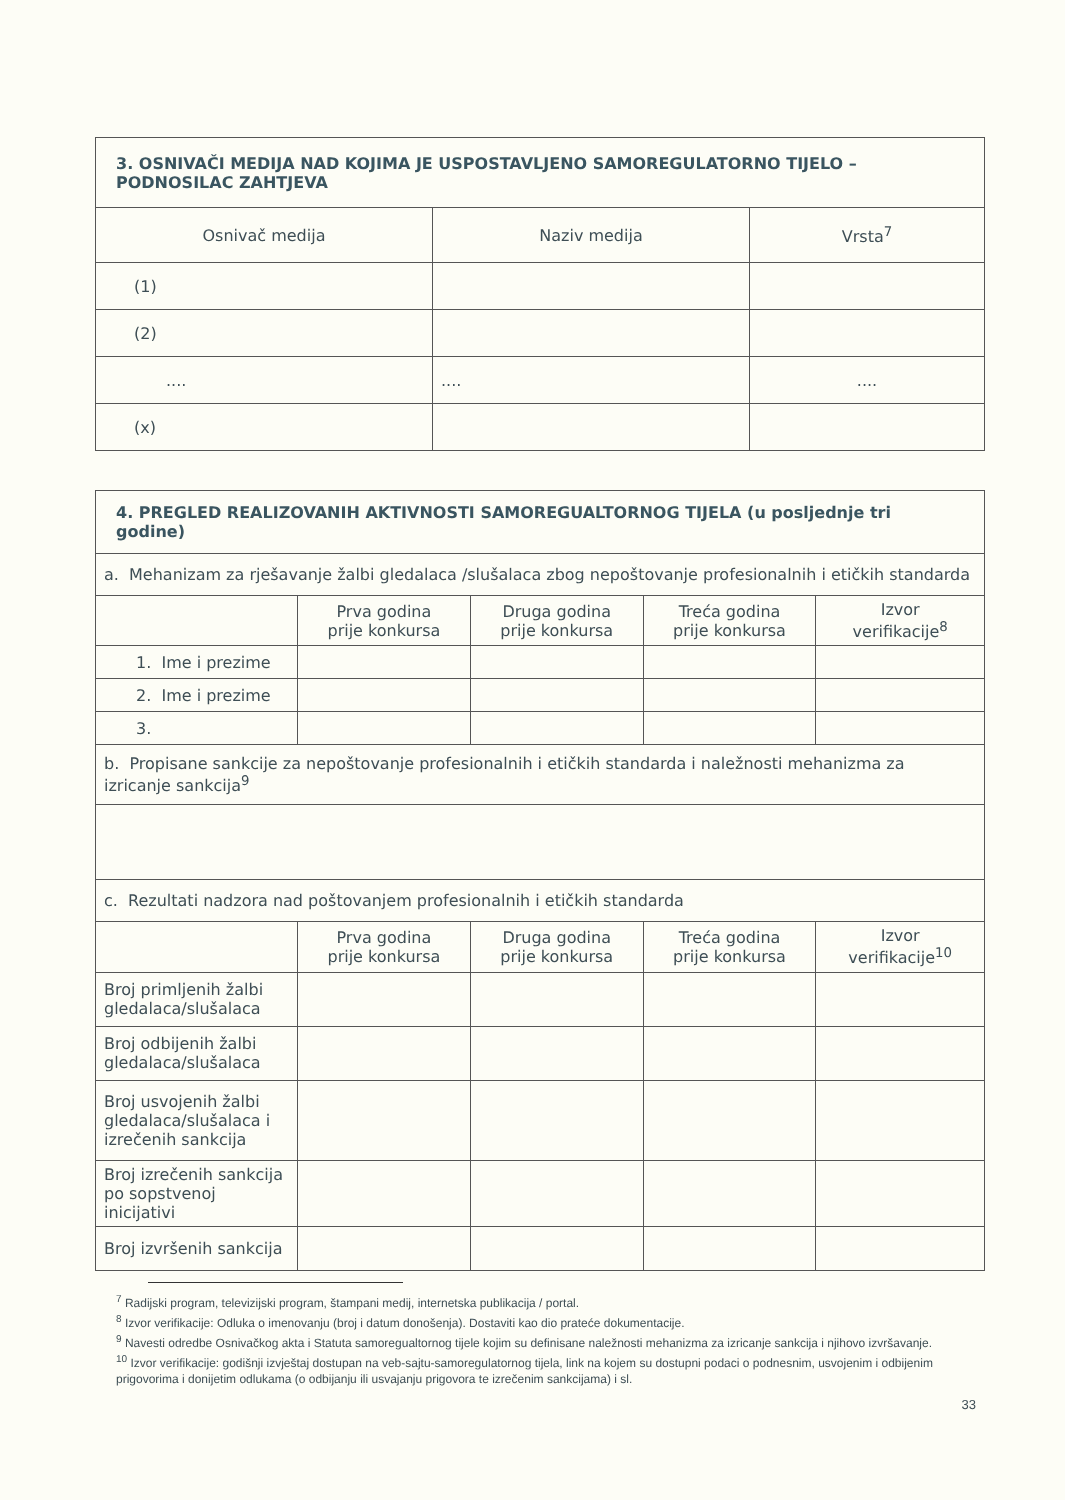| 3. OSNIVAČI MEDIJA NAD KOJIMA JE USPOSTAVLJENO SAMOREGULATORNO TIJELO – PODNOSILAC ZAHTJEVA | | |
| Osnivač medija | Naziv medija | Vrsta<sup>7</sup> |
| (1) | | |
| (2) | | |
| .... | .... | .... |
| (x) | | |
| 4. PREGLED REALIZOVANIH AKTIVNOSTI SAMOREGUALTORNOG TIJELA (u posljednje tri godine) | | | | |
| a. Mehanizam za rješavanje žalbi gledalaca /slušalaca zbog nepoštovanje profesionalnih i etičkih standarda | | | | |
| | Prva godina prije konkursa | Druga godina prije konkursa | Treća godina prije konkursa | Izvor verifikacije<sup>8</sup> |
| 1. Ime i prezime | | | | |
| 2. Ime i prezime | | | | |
| 3. | | | | |
| b. Propisane sankcije za nepoštovanje profesionalnih i etičkih standarda i naležnosti mehanizma za izricanje sankcija<sup>9</sup> | | | | |
| c. Rezultati nadzora nad poštovanjem profesionalnih i etičkih standarda | | | | |
| | Prva godina prije konkursa | Druga godina prije konkursa | Treća godina prije konkursa | Izvor verifikacije<sup>10</sup> |
| Broj primljenih žalbi gledalaca/slušalaca | | | | |
| Broj odbijenih žalbi gledalaca/slušalaca | | | | |
| Broj usvojenih žalbi gledalaca/slušalaca i izrečenih sankcija | | | | |
| Broj izrečenih sankcija po sopstvenoj inicijativi | | | | |
| Broj izvršenih sankcija | | | | |
<sup>7</sup> Radijski program, televizijski program, štampani medij, internetska publikacija / portal.
<sup>8</sup> Izvor verifikacije: Odluka o imenovanju (broj i datum donošenja). Dostaviti kao dio prateće dokumentacije.
<sup>9</sup> Navesti odredbe Osnivačkog akta i Statuta samoregualtornog tijele kojim su definisane naležnosti mehanizma za izricanje sankcija i njihovo izvršavanje.
<sup>10</sup> Izvor verifikacije: godišnji izvještaj dostupan na veb-sajtu-samoregulatornog tijela, link na kojem su dostupni podaci o podnesnim, usvojenim i odbijenim prigovorima i donijetim odlukama (o odbijanju ili usvajanju prigovora te izrečenim sankcijama) i sl.
33